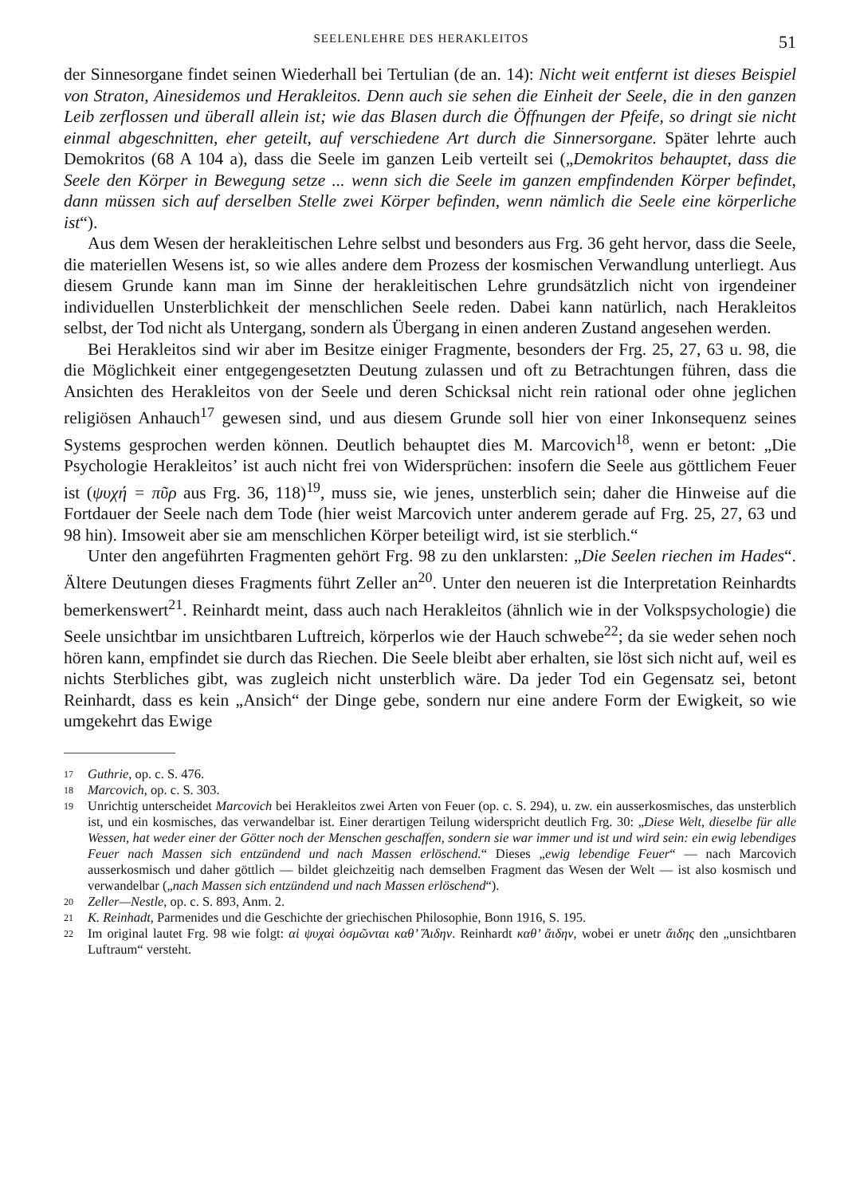SEELENLEHRE DES HERAKLEITOS 51
der Sinnesorgane findet seinen Wiederhall bei Tertulian (de an. 14): Nicht weit entfernt ist dieses Beispiel von Straton, Ainesidemos und Herakleitos. Denn auch sie sehen die Einheit der Seele, die in den ganzen Leib zerflossen und überall allein ist; wie das Blasen durch die Öffnungen der Pfeife, so dringt sie nicht einmal abgeschnitten, eher geteilt, auf verschiedene Art durch die Sinnersorgane. Später lehrte auch Demokritos (68 A 104 a), dass die Seele im ganzen Leib verteilt sei („Demokritos behauptet, dass die Seele den Körper in Bewegung setze ... wenn sich die Seele im ganzen empfindenden Körper befindet, dann müssen sich auf derselben Stelle zwei Körper befinden, wenn nämlich die Seele eine körperliche ist“).
Aus dem Wesen der herakleitischen Lehre selbst und besonders aus Frg. 36 geht hervor, dass die Seele, die materiellen Wesens ist, so wie alles andere dem Prozess der kosmischen Verwandlung unterliegt. Aus diesem Grunde kann man im Sinne der herakleitischen Lehre grundsätzlich nicht von irgendeiner individuellen Unsterblichkeit der menschlichen Seele reden. Dabei kann natürlich, nach Herakleitos selbst, der Tod nicht als Untergang, sondern als Übergang in einen anderen Zustand angesehen werden.
Bei Herakleitos sind wir aber im Besitze einiger Fragmente, besonders der Frg. 25, 27, 63 u. 98, die die Möglichkeit einer entgegengesetzten Deutung zulassen und oft zu Betrachtungen führen, dass die Ansichten des Herakleitos von der Seele und deren Schicksal nicht rein rational oder ohne jeglichen religiösen Anhauch<sup>17</sup> gewesen sind, und aus diesem Grunde soll hier von einer Inkonsequenz seines Systems gesprochen werden können. Deutlich behauptet dies M. Marcovich<sup>18</sup>, wenn er betont: „Die Psychologie Herakleitos’ ist auch nicht frei von Widersprüchen: insofern die Seele aus göttlichem Feuer ist (ψυχή = πῦρ aus Frg. 36, 118)<sup>19</sup>, muss sie, wie jenes, unsterblich sein; daher die Hinweise auf die Fortdauer der Seele nach dem Tode (hier weist Marcovich unter anderem gerade auf Frg. 25, 27, 63 und 98 hin). Imsoweit aber sie am menschlichen Körper beteiligt wird, ist sie sterblich.“
Unter den angeführten Fragmenten gehört Frg. 98 zu den unklarsten: „Die Seelen riechen im Hades“. Ältere Deutungen dieses Fragments führt Zeller an<sup>20</sup>. Unter den neueren ist die Interpretation Reinhardts bemerkenswert<sup>21</sup>. Reinhardt meint, dass auch nach Herakleitos (ähnlich wie in der Volkspsychologie) die Seele unsichtbar im unsichtbaren Luftreich, körperlos wie der Hauch schwebe<sup>22</sup>; da sie weder sehen noch hören kann, empfindet sie durch das Riechen. Die Seele bleibt aber erhalten, sie löst sich nicht auf, weil es nichts Sterbliches gibt, was zugleich nicht unsterblich wäre. Da jeder Tod ein Gegensatz sei, betont Reinhardt, dass es kein „Ansich“ der Dinge gebe, sondern nur eine andere Form der Ewigkeit, so wie umgekehrt das Ewige
17 Guthrie, op. c. S. 476.
18 Marcovich, op. c. S. 303.
19 Unrichtig unterscheidet Marcovich bei Herakleitos zwei Arten von Feuer (op. c. S. 294), u. zw. ein ausserkosmisches, das unsterblich ist, und ein kosmisches, das verwandelbar ist. Einer derartigen Teilung widerspricht deutlich Frg. 30: „Diese Welt, dieselbe für alle Wessen, hat weder einer der Götter noch der Menschen geschaffen, sondern sie war immer und ist und wird sein: ein ewig lebendiges Feuer nach Massen sich entzündend und nach Massen erlöschend.“ Dieses „ewig lebendige Feuer“ — nach Marcovich ausserkosmisch und daher göttlich — bildet gleichzeitig nach demselben Fragment das Wesen der Welt — ist also kosmisch und verwandelbar („nach Massen sich entzündend und nach Massen erlöschend“).
20 Zeller—Nestle, op. c. S. 893, Anm. 2.
21 K. Reinhadt, Parmenides und die Geschichte der griechischen Philosophie, Bonn 1916, S. 195.
22 Im original lautet Frg. 98 wie folgt: αἱ ψυχαὶ ὀσμῶνται καθ’ Ἅιδην. Reinhardt καθ’ ἄιδην, wobei er unetr ἄιδης den „unsichtbaren Luftraum“ versteht.